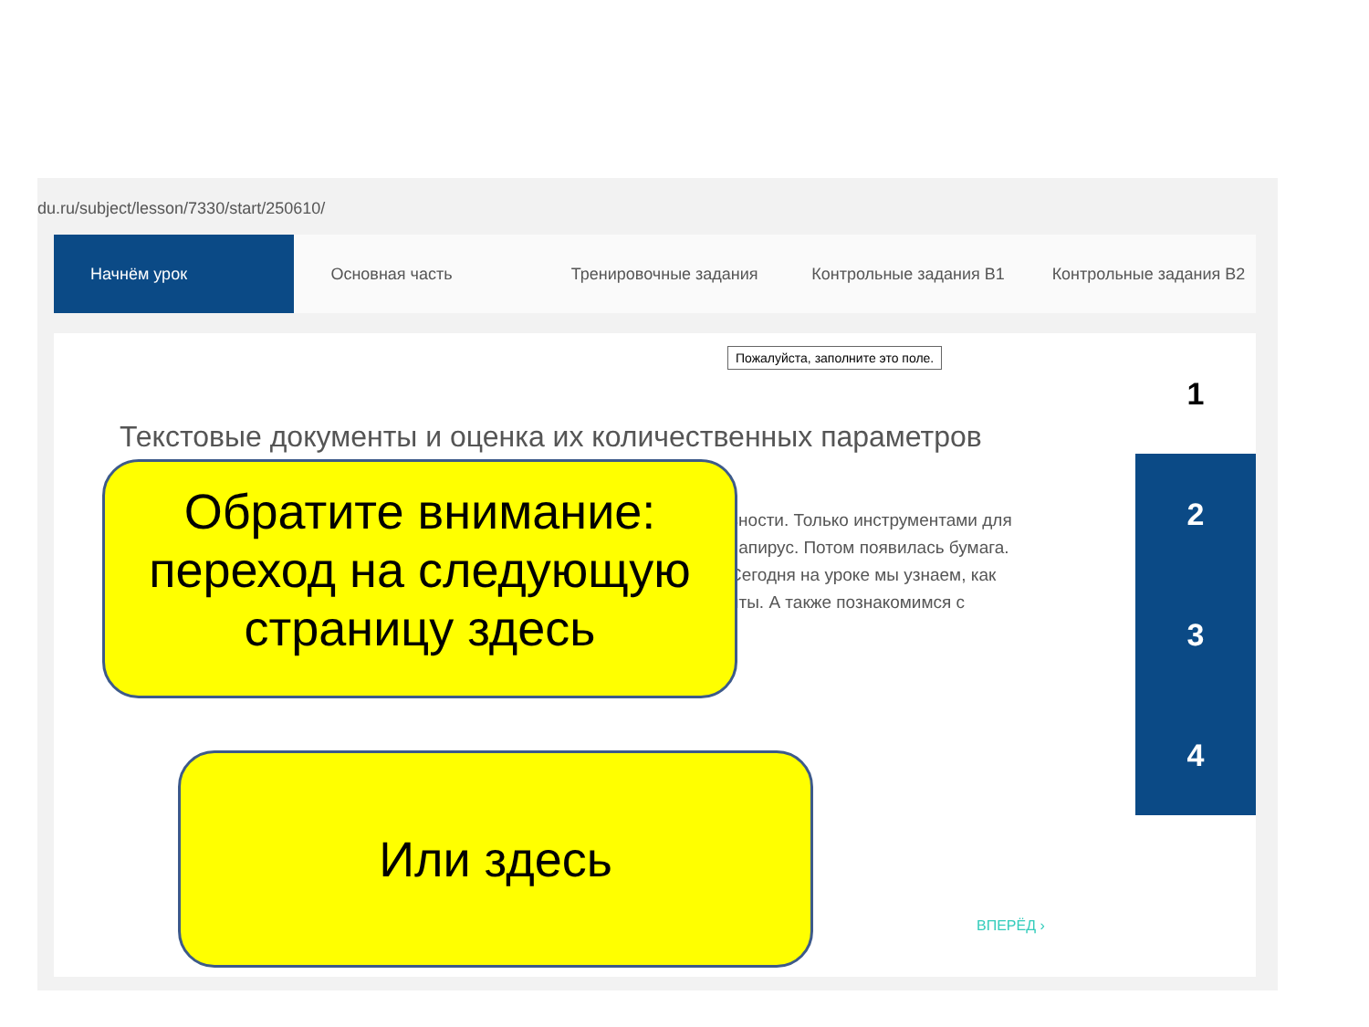du.ru/subject/lesson/7330/start/250610/
Начнём урок Основная часть Тренировочные задания Контрольные задания В1 Контрольные задания В2
Пожалуйста, заполните это поле.
Текстовые документы и оценка их количественных параметров
вности. Только инструментами для
папирус. Потом появилась бумага.
Сегодня на уроке мы узнаем, как
нты. А также познакомимся с
1
2
3
4
ВПЕРЁД ›
Обратите внимание:
переход на следующую
страницу здесь
Или здесь